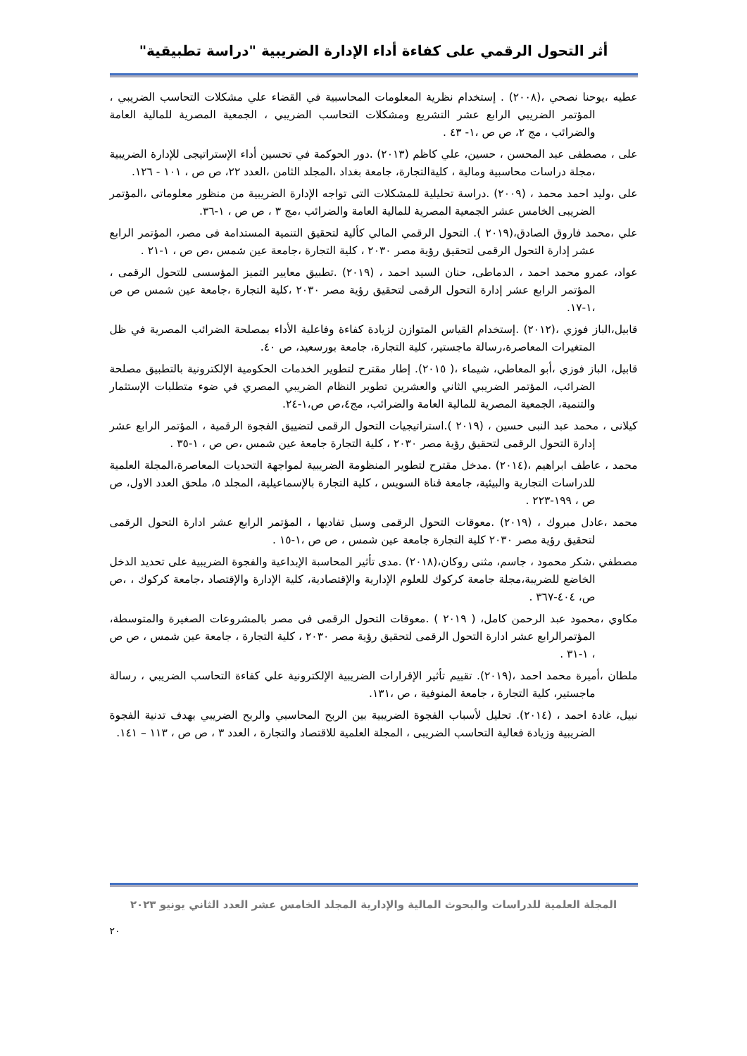أثر التحول الرقمي على كفاءة أداء الإدارة الضريبية "دراسة تطبيقية"
عطيه ،يوحنا نصحي ،(٢٠٠٨) . إستخدام نظرية المعلومات المحاسبية في القضاء علي مشكلات التحاسب الضريبي ، المؤتمر الضريبي الرابع عشر التشريع ومشكلات التحاسب الضريبي ، الجمعية المصرية للمالية العامة والضرائب ، مج ٢، ص ص ،١- ٤٣ .
على ، مصطفى عبد المحسن ، حسين، علي كاظم (٢٠١٣) .دور الحوكمة في تحسين أداء الإستراتيجى للإدارة الضريبية ،مجلة دراسات محاسبية ومالية ، كليةالتجارة، جامعة بغداد ،المجلد الثامن ،العدد ٢٢، ص ص ، ١٠١ - ١٢٦.
على ،وليد احمد محمد ، (٢٠٠٩) .دراسة تحليلية للمشكلات التى تواجه الإدارة الضريبية من منظور معلوماتى ،المؤتمر الضريبى الخامس عشر الجمعية المصرية للمالية العامة والضرائب ،مج ٣ ، ص ص ، ١-٣٦.
علي ،محمد فاروق الصادق،(٢٠١٩ ). التحول الرقمي المالي كألية لتحقيق التنمية المستدامة فى مصر، المؤتمر الرابع عشر إدارة التحول الرقمى لتحقيق رؤية مصر ٢٠٣٠ ، كلية التجارة ،جامعة عين شمس ،ص ص ، ١-٢١ .
عواد، عمرو محمد احمد ، الدماطى، حنان السيد احمد ، (٢٠١٩) .تطبيق معايير التميز المؤسسى للتحول الرقمى ، المؤتمر الرابع عشر إدارة التحول الرقمى لتحقيق رؤية مصر ٢٠٣٠ ،كلية التجارة ،جامعة عين شمس ص ص ،١-١٧.
قابيل،الباز فوزي ،(٢٠١٢) .إستخدام القياس المتوازن لزيادة كفاءة وفاعلية الأداء بمصلحة الضرائب المصرية في ظل المتغيرات المعاصرة،رسالة ماجستير، كلية التجارة، جامعة بورسعيد، ص ٤٠.
قابيل، الباز فوزي ،أبو المعاطي، شيماء ،( ٢٠١٥). إطار مقترح لتطوير الخدمات الحكومية الإلكترونية بالتطبيق مصلحة الضرائب، المؤتمر الضريبي الثاني والعشرين تطوير النظام الضريبي المصري في ضوء متطلبات الإستثمار والتنمية، الجمعية المصرية للمالية العامة والضرائب، مج٤،ص ص،١-٢٤.
كيلانى ، محمد عبد النبى حسين ، (٢٠١٩ ).استراتيجيات التحول الرقمى لتضييق الفجوة الرقمية ، المؤتمر الرابع عشر إدارة التحول الرقمى لتحقيق رؤية مصر ٢٠٣٠ ، كلية التجارة جامعة عين شمس ،ص ص ، ١-٣٥ .
محمد ، عاطف ابراهيم ،(٢٠١٤) .مدخل مقترح لتطوير المنظومة الضريبية لمواجهة التحديات المعاصرة،المجلة العلمية للدراسات التجارية والبيئية، جامعة قناة السويس ، كلية التجارة بالإسماعيلية، المجلد ٥، ملحق العدد الاول، ص ص ، ١٩٩-٢٢٣ .
محمد ،عادل مبروك ، (٢٠١٩) .معوقات التحول الرقمى وسبل تفاديها ، المؤتمر الرابع عشر ادارة التحول الرقمى لتحقيق رؤية مصر ٢٠٣٠ كلية التجارة جامعة عين شمس ، ص ص ،١-١٥ .
مصطفي ،شكر محمود ، جاسم، مثنى روكان،(٢٠١٨) .مدى تأثير المحاسبة الإبداعية والفجوة الضريبية على تحديد الدخل الخاضع للضريبة،مجلة جامعة كركوك للعلوم الإدارية والإقتصادية، كلية الإدارة والإقتصاد ،جامعة كركوك ، ،ص ص، ٤٠٤-٣٦٧ .
مكاوي ،محمود عبد الرحمن كامل، ( ٢٠١٩ ) .معوقات التحول الرقمى فى مصر بالمشروعات الصغيرة والمتوسطة، المؤتمرالرابع عشر ادارة التحول الرقمى لتحقيق رؤية مصر ٢٠٣٠ ، كلية التجارة ، جامعة عين شمس ، ص ص ، ١-٣١ .
ملطان ،أميرة محمد احمد ،(٢٠١٩). تقييم تأثير الإقرارات الضريبية الإلكترونية علي كفاءة التحاسب الضريبي ، رسالة ماجستير، كلية التجارة ، جامعة المنوفية ، ص ،١٣١.
نبيل، غادة احمد ، (٢٠١٤). تحليل لأسباب الفجوة الضريبية بين الربح المحاسبي والربح الضريبي بهدف تدنية الفجوة الضريبية وزيادة فعالية التحاسب الضريبى ، المجلة العلمية للاقتصاد والتجارة ، العدد ٣ ، ص ص ، ١١٣ – ١٤١.
المجلة العلمية للدراسات والبحوث المالية والإدارية المجلد الخامس عشر العدد الثاني يونيو ٢٠٢٣
٢٠